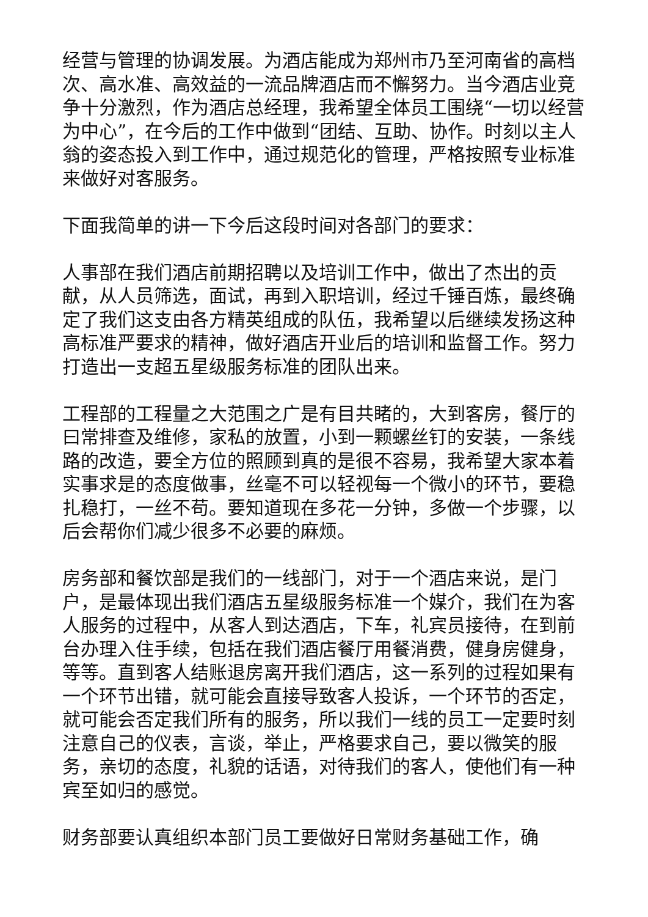经营与管理的协调发展。为酒店能成为郑州市乃至河南省的高档次、高水准、高效益的一流品牌酒店而不懈努力。当今酒店业竞争十分激烈，作为酒店总经理，我希望全体员工围绕“一切以经营为中心”，在今后的工作中做到“团结、互助、协作。时刻以主人翁的姿态投入到工作中，通过规范化的管理，严格按照专业标准来做好对客服务。
下面我简单的讲一下今后这段时间对各部门的要求：
人事部在我们酒店前期招聘以及培训工作中，做出了杰出的贡献，从人员筛选，面试，再到入职培训，经过千锤百炼，最终确定了我们这支由各方精英组成的队伍，我希望以后继续发扬这种高标准严要求的精神，做好酒店开业后的培训和监督工作。努力打造出一支超五星级服务标准的团队出来。
工程部的工程量之大范围之广是有目共睹的，大到客房，餐厅的曰常排查及维修，家私的放置，小到一颗螺丝钉的安装，一条线路的改造，要全方位的照顾到真的是很不容易，我希望大家本着实事求是的态度做事，丝毫不可以轻视每一个微小的环节，要稳扎稳打，一丝不苟。要知道现在多花一分钟，多做一个步骤，以后会帮你们减少很多不必要的麻烦。
房务部和餐饮部是我们的一线部门，对于一个酒店来说，是门户，是最体现出我们酒店五星级服务标准一个媒介，我们在为客人服务的过程中，从客人到达酒店，下车，礼宾员接待，在到前台办理入住手续，包括在我们酒店餐厅用餐消费，健身房健身，等等。直到客人结账退房离开我们酒店，这一系列的过程如果有一个环节出错，就可能会直接导致客人投诉，一个环节的否定，就可能会否定我们所有的服务，所以我们一线的员工一定要时刻注意自己的仪表，言谈，举止，严格要求自己，要以微笑的服务，亲切的态度，礼貌的话语，对待我们的客人，使他们有一种宾至如归的感觉。
财务部要认真组织本部门员工要做好日常财务基础工作，确